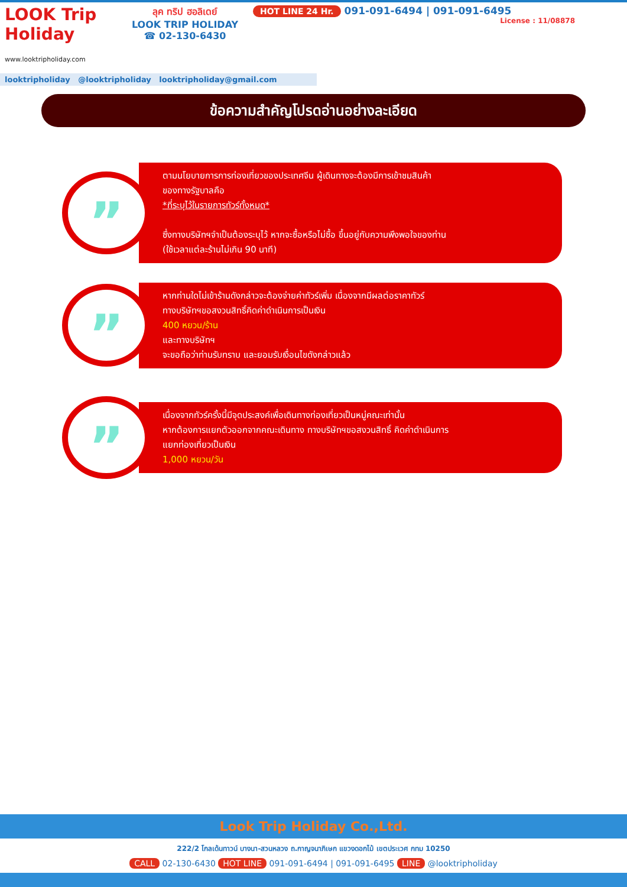LOOK Trip Holiday
www.looktripholiday.com
ลุค ทริป ฮอลิเดย์
LOOK TRIP HOLIDAY
☎ 02-130-6430
HOT LINE 24 Hr. 091-091-6494 | 091-091-6495
License : 11/08878
looktripholiday @looktripholiday looktripholiday@gmail.com
ข้อความสำคัญโปรดอ่านอย่างละเอียด
”
ตามนโยบายการการท่องเที่ยวของประเทศจีน ผู้เดินทางจะต้องมีการเข้าชมสินค้า
ของทางรัฐบาลคือ
*ที่ระบุไว้ในรายการทัวร์ทั้งหมด*
ซึ่งทางบริษัทฯจำเป็นต้องระบุไว้ หากจะซื้อหรือไม่ซื้อ ขึ้นอยู่กับความพึงพอใจของท่าน
(ใช้เวลาแต่ละร้านไม่เกิน 90 นาที)
”
หากท่านใดไม่เข้าร้านดังกล่าวจะต้องจ่ายค่าทัวร์เพิ่ม เนื่องจากมีผลต่อราคาทัวร์
ทางบริษัทฯขอสงวนสิทธิ์คิดค่าดำเนินการเป็นเงิน
400 หยวน/ร้าน
และทางบริษัทฯ
จะขอถือว่าท่านรับทราบ และยอมรับเงื่อนไขดังกล่าวแล้ว
”
เนื่องจากทัวร์ครั้งนี้มีจุดประสงค์เพื่อเดินทางท่องเที่ยวเป็นหมู่คณะเท่านั้น
หากต้องการแยกตัวออกจากคณะเดินทาง ทางบริษัทฯขอสงวนสิทธิ์ คิดค่าดำเนินการ
แยกท่องเที่ยวเป็นเงิน
1,000 หยวน/วัน
Look Trip Holiday Co.,Ltd.
222/2 โกลเด้นทาวน์ บางนา-สวนหลวง ถ.กาญจนาภิเษก แขวงดอกไม้ เขตประเวศ กทม 10250
CALL 02-130-6430 HOT LINE 091-091-6494 | 091-091-6495 LINE @looktripholiday